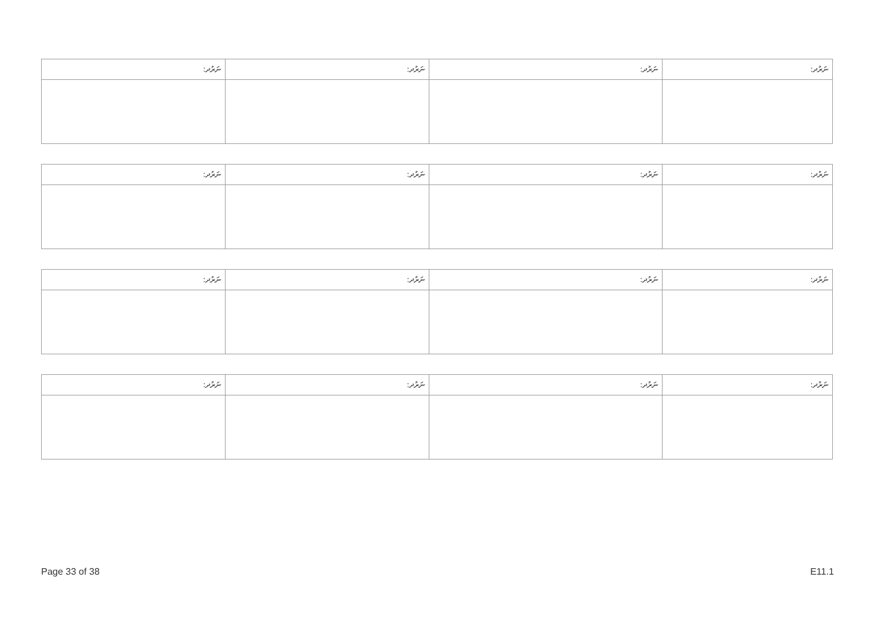| ނަރުދ: | ނަރުދ: | ނަރުދ: | ނަރުދ: |
| --- | --- | --- | --- |
| ނަރުދ: | ނަރުދ: | ނަރުދ: | ނަރުދ: |
| --- | --- | --- | --- |
| ނަރުދ: | ނަރުދ: | ނަރުދ: | ނަރުދ: |
| --- | --- | --- | --- |
| ނަރުދ: | ނަރުދ: | ނަރުދ: | ނަރުދ: |
| --- | --- | --- | --- |
Page 33 of 38 E11.1